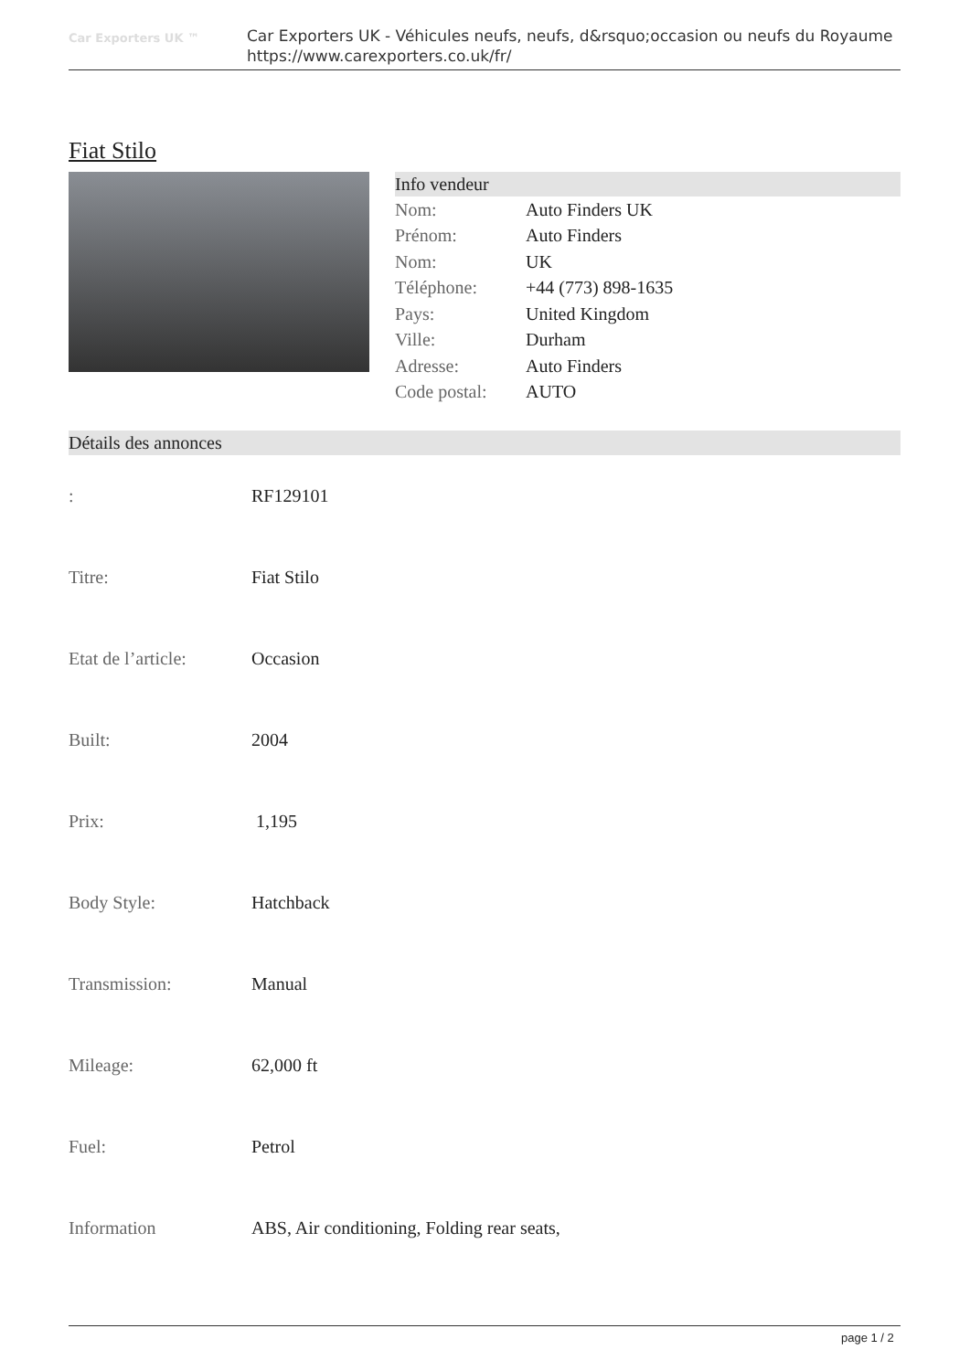Car Exporters UK ™
Car Exporters UK - Véhicules neufs, neufs, d&rsquo;occasion ou neufs du Royaume
https://www.carexporters.co.uk/fr/
Fiat Stilo
Info vendeur
| Nom: | Auto Finders UK |
| Prénom: | Auto Finders |
| Nom: | UK |
| Téléphone: | +44 (773) 898-1635 |
| Pays: | United Kingdom |
| Ville: | Durham |
| Adresse: | Auto Finders |
| Code postal: | AUTO |
Détails des annonces
| : | RF129101 |
| Titre: | Fiat Stilo |
| Etat de l’article: | Occasion |
| Built: | 2004 |
| Prix: | 1,195 |
| Body Style: | Hatchback |
| Transmission: | Manual |
| Mileage: | 62,000 ft |
| Fuel: | Petrol |
| Information | ABS, Air conditioning, Folding rear seats, |
page 1 / 2